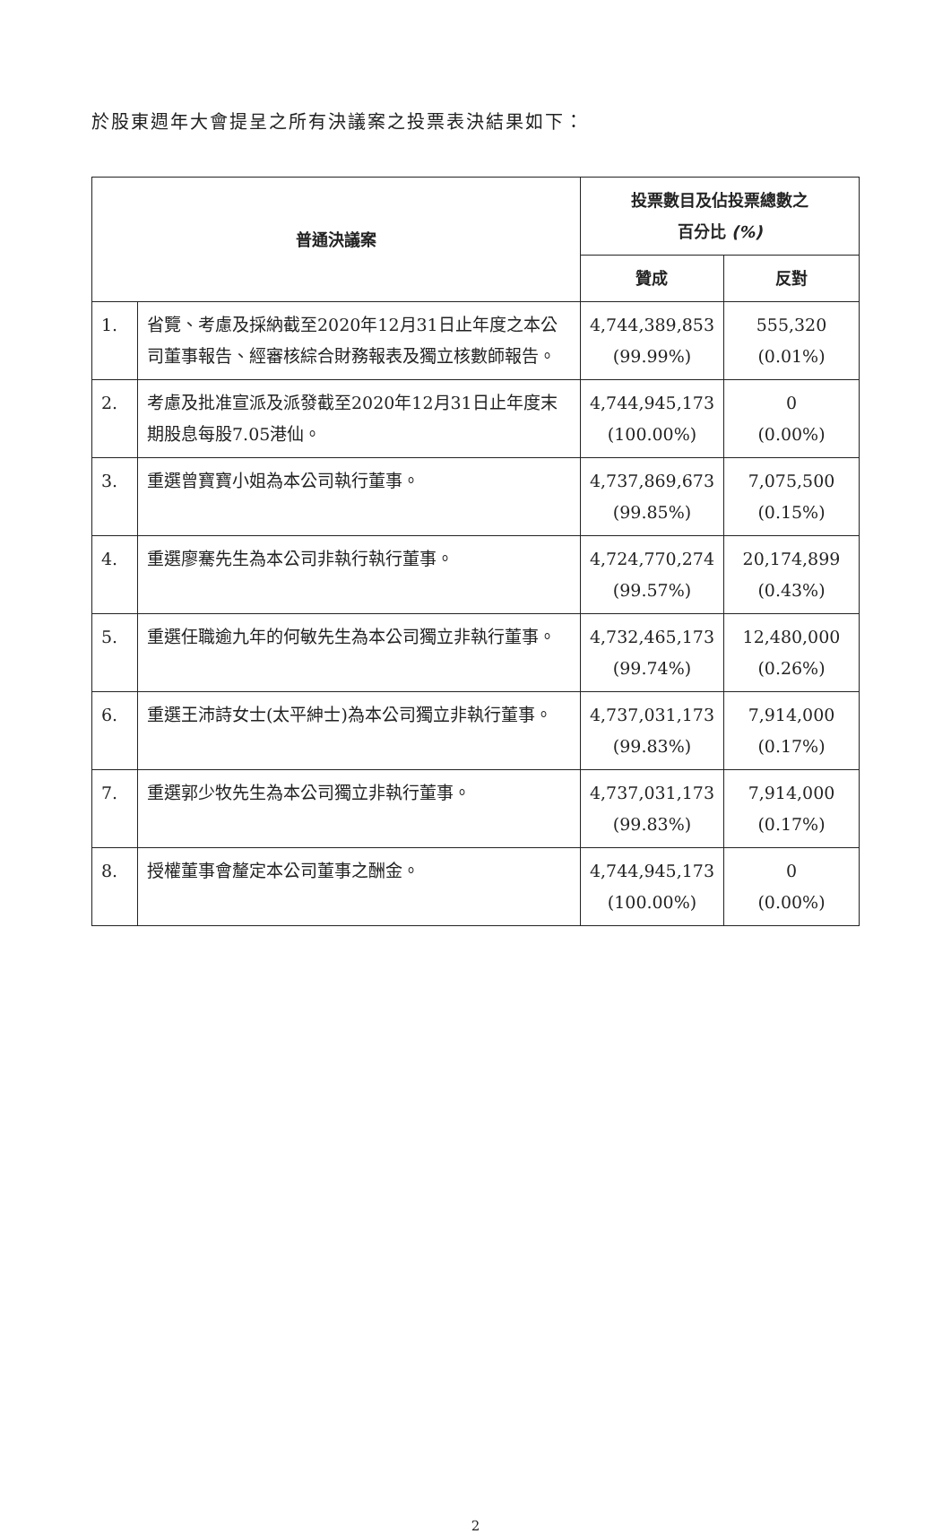於股東週年大會提呈之所有決議案之投票表決結果如下：
| 普通決議案 | | 投票數目及佔投票總數之 百分比 (%) | |
| --- | --- | --- | --- |
| | | 贊成 | 反對 |
| 1. | 省覽、考慮及採納截至2020年12月31日止年度之本公司董事報告、經審核綜合財務報表及獨立核數師報告。 | 4,744,389,853 (99.99%) | 555,320 (0.01%) |
| 2. | 考慮及批准宣派及派發截至2020年12月31日止年度末期股息每股7.05港仙。 | 4,744,945,173 (100.00%) | 0 (0.00%) |
| 3. | 重選曾寶寶小姐為本公司執行董事。 | 4,737,869,673 (99.85%) | 7,075,500 (0.15%) |
| 4. | 重選廖騫先生為本公司非執行執行董事。 | 4,724,770,274 (99.57%) | 20,174,899 (0.43%) |
| 5. | 重選任職逾九年的何敏先生為本公司獨立非執行董事。 | 4,732,465,173 (99.74%) | 12,480,000 (0.26%) |
| 6. | 重選王沛詩女士(太平紳士)為本公司獨立非執行董事。 | 4,737,031,173 (99.83%) | 7,914,000 (0.17%) |
| 7. | 重選郭少牧先生為本公司獨立非執行董事。 | 4,737,031,173 (99.83%) | 7,914,000 (0.17%) |
| 8. | 授權董事會釐定本公司董事之酬金。 | 4,744,945,173 (100.00%) | 0 (0.00%) |
2